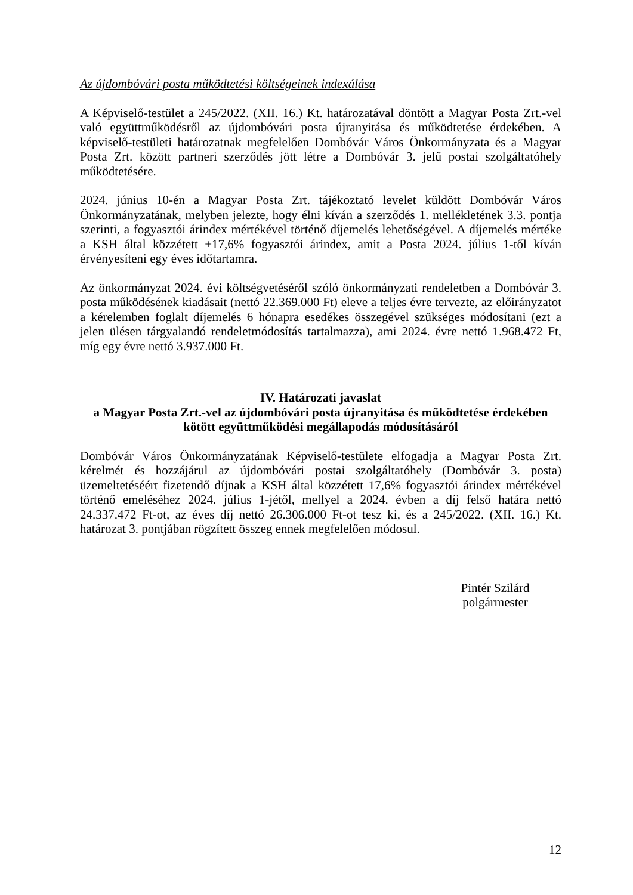Az újdombóvári posta működtetési költségeinek indexálása
A Képviselő-testület a 245/2022. (XII. 16.) Kt. határozatával döntött a Magyar Posta Zrt.-vel való együttműködésről az újdombóvári posta újranyitása és működtetése érdekében. A képviselő-testületi határozatnak megfelelően Dombóvár Város Önkormányzata és a Magyar Posta Zrt. között partneri szerződés jött létre a Dombóvár 3. jelű postai szolgáltatóhely működtetésére.
2024. június 10-én a Magyar Posta Zrt. tájékoztató levelet küldött Dombóvár Város Önkormányzatának, melyben jelezte, hogy élni kíván a szerződés 1. mellékletének 3.3. pontja szerinti, a fogyasztói árindex mértékével történő díjemelés lehetőségével. A díjemelés mértéke a KSH által közzétett +17,6% fogyasztói árindex, amit a Posta 2024. július 1-től kíván érvényesíteni egy éves időtartamra.
Az önkormányzat 2024. évi költségvetéséről szóló önkormányzati rendeletben a Dombóvár 3. posta működésének kiadásait (nettó 22.369.000 Ft) eleve a teljes évre tervezte, az előirányzatot a kérelemben foglalt díjemelés 6 hónapra esedékes összegével szükséges módosítani (ezt a jelen ülésen tárgyalandó rendeletmódosítás tartalmazza), ami 2024. évre nettó 1.968.472 Ft, míg egy évre nettó 3.937.000 Ft.
IV. Határozati javaslat
a Magyar Posta Zrt.-vel az újdombóvári posta újranyitása és működtetése érdekében kötött együttműködési megállapodás módosításáról
Dombóvár Város Önkormányzatának Képviselő-testülete elfogadja a Magyar Posta Zrt. kérelmét és hozzájárul az újdombóvári postai szolgáltatóhely (Dombóvár 3. posta) üzemeltetéséért fizetendő díjnak a KSH által közzétett 17,6% fogyasztói árindex mértékével történő emeléséhez 2024. július 1-jétől, mellyel a 2024. évben a díj felső határa nettó 24.337.472 Ft-ot, az éves díj nettó 26.306.000 Ft-ot tesz ki, és a 245/2022. (XII. 16.) Kt. határozat 3. pontjában rögzített összeg ennek megfelelően módosul.
Pintér Szilárd
polgármester
12